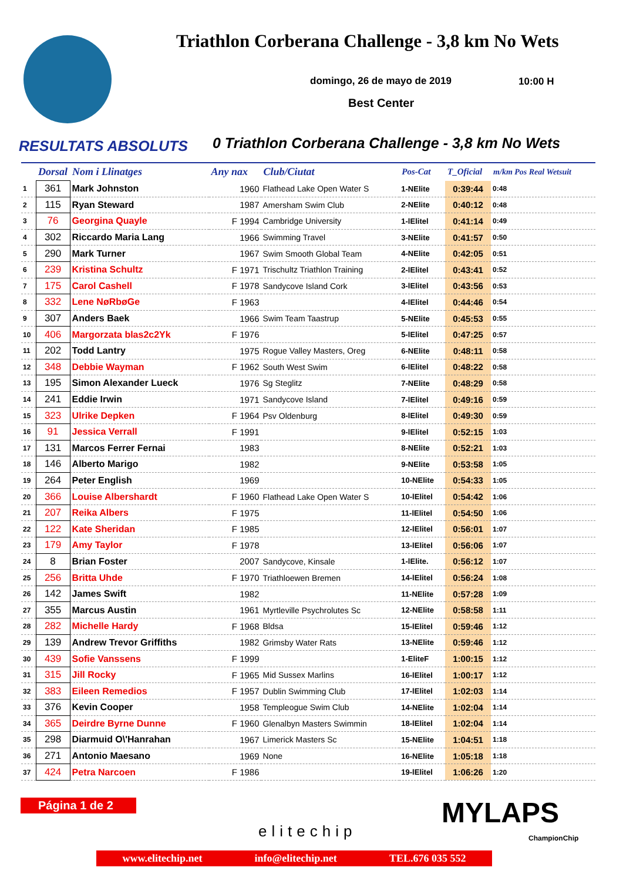Triathlon Corberana Challenge - 3,8 km No Wets
domingo, 26 de mayo de 2019 10:00 H
Best Center
RESULTATS ABSOLUTS
0 Triathlon Corberana Challenge - 3,8 km No Wets
| | Dorsal | Nom i Llinatges | Any nax | Club/Ciutat | Pos-Cat | T_Oficial | m/km Pos Real Wetsuit |
| --- | --- | --- | --- | --- | --- | --- | --- |
| 1 | 361 | Mark Johnston | 1960 | Flathead Lake Open Water S | 1-NElite | 0:39:44 | 0:48 |
| 2 | 115 | Ryan Steward | 1987 | Amersham Swim Club | 2-NElite | 0:40:12 | 0:48 |
| 3 | 76 | Georgina Quayle | F 1994 | Cambridge University | 1-lElitel | 0:41:14 | 0:49 |
| 4 | 302 | Riccardo Maria Lang | 1966 | Swimming Travel | 3-NElite | 0:41:57 | 0:50 |
| 5 | 290 | Mark Turner | 1967 | Swim Smooth Global Team | 4-NElite | 0:42:05 | 0:51 |
| 6 | 239 | Kristina Schultz | F 1971 | Trischultz Triathlon Training | 2-lElitel | 0:43:41 | 0:52 |
| 7 | 175 | Carol Cashell | F 1978 | Sandycove Island Cork | 3-lElitel | 0:43:56 | 0:53 |
| 8 | 332 | Lene NøRbøGe | F 1963 | | 4-lElitel | 0:44:46 | 0:54 |
| 9 | 307 | Anders Baek | 1966 | Swim Team Taastrup | 5-NElite | 0:45:53 | 0:55 |
| 10 | 406 | Margorzata blas2c2Yk | F 1976 | | 5-lElitel | 0:47:25 | 0:57 |
| 11 | 202 | Todd Lantry | 1975 | Rogue Valley Masters, Oreg | 6-NElite | 0:48:11 | 0:58 |
| 12 | 348 | Debbie Wayman | F 1962 | South West Swim | 6-lElitel | 0:48:22 | 0:58 |
| 13 | 195 | Simon Alexander Lueck | 1976 | Sg Steglitz | 7-NElite | 0:48:29 | 0:58 |
| 14 | 241 | Eddie Irwin | 1971 | Sandycove Island | 7-lElitel | 0:49:16 | 0:59 |
| 15 | 323 | Ulrike Depken | F 1964 | Psv Oldenburg | 8-lElitel | 0:49:30 | 0:59 |
| 16 | 91 | Jessica Verrall | F 1991 | | 9-lElitel | 0:52:15 | 1:03 |
| 17 | 131 | Marcos Ferrer Fernai | 1983 | | 8-NElite | 0:52:21 | 1:03 |
| 18 | 146 | Alberto Marigo | 1982 | | 9-NElite | 0:53:58 | 1:05 |
| 19 | 264 | Peter English | 1969 | | 10-NElite | 0:54:33 | 1:05 |
| 20 | 366 | Louise Albershardt | F 1960 | Flathead Lake Open Water S | 10-lElitel | 0:54:42 | 1:06 |
| 21 | 207 | Reika Albers | F 1975 | | 11-lElitel | 0:54:50 | 1:06 |
| 22 | 122 | Kate Sheridan | F 1985 | | 12-lElitel | 0:56:01 | 1:07 |
| 23 | 179 | Amy Taylor | F 1978 | | 13-lElitel | 0:56:06 | 1:07 |
| 24 | 8 | Brian Foster | 2007 | Sandycove, Kinsale | 1-lElite. | 0:56:12 | 1:07 |
| 25 | 256 | Britta Uhde | F 1970 | Triathloewen Bremen | 14-lElitel | 0:56:24 | 1:08 |
| 26 | 142 | James Swift | 1982 | | 11-NElite | 0:57:28 | 1:09 |
| 27 | 355 | Marcus Austin | 1961 | Myrtleville Psychrolutes Sc | 12-NElite | 0:58:58 | 1:11 |
| 28 | 282 | Michelle Hardy | F 1968 | Bldsa | 15-lElitel | 0:59:46 | 1:12 |
| 29 | 139 | Andrew Trevor Griffiths | 1982 | Grimsby Water Rats | 13-NElite | 0:59:46 | 1:12 |
| 30 | 439 | Sofie Vanssens | F 1999 | | 1-EliteF | 1:00:15 | 1:12 |
| 31 | 315 | Jill Rocky | F 1965 | Mid Sussex Marlins | 16-lElitel | 1:00:17 | 1:12 |
| 32 | 383 | Eileen Remedios | F 1957 | Dublin Swimming Club | 17-lElitel | 1:02:03 | 1:14 |
| 33 | 376 | Kevin Cooper | 1958 | Templeogue Swim Club | 14-NElite | 1:02:04 | 1:14 |
| 34 | 365 | Deirdre Byrne Dunne | F 1960 | Glenalbyn Masters Swimmin | 18-lElitel | 1:02:04 | 1:14 |
| 35 | 298 | Diarmuid O\'Hanrahan | 1967 | Limerick Masters Sc | 15-NElite | 1:04:51 | 1:18 |
| 36 | 271 | Antonio Maesano | 1969 | None | 16-NElite | 1:05:18 | 1:18 |
| 37 | 424 | Petra Narcoen | F 1986 | | 19-lElitel | 1:06:26 | 1:20 |
Página 1 de 2
elitechip
MYLAPS
ChampionChip
www.elitechip.net info@elitechip.net TEL.676 035 552